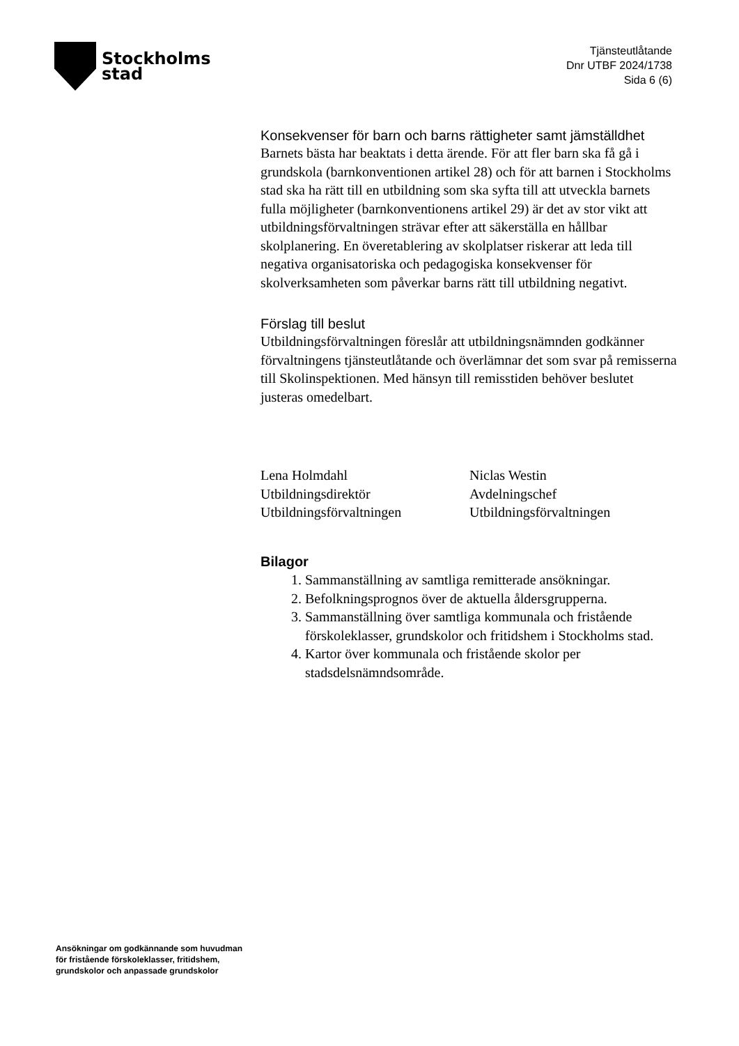Stockholms
stad
Tjänsteutlåtande
Dnr UTBF 2024/1738
Sida 6 (6)
Konsekvenser för barn och barns rättigheter samt jämställdhet
Barnets bästa har beaktats i detta ärende. För att fler barn ska få gå i grundskola (barnkonventionen artikel 28) och för att barnen i Stockholms stad ska ha rätt till en utbildning som ska syfta till att utveckla barnets fulla möjligheter (barnkonventionens artikel 29) är det av stor vikt att utbildningsförvaltningen strävar efter att säkerställa en hållbar skolplanering. En överetablering av skolplatser riskerar att leda till negativa organisatoriska och pedagogiska konsekvenser för skolverksamheten som påverkar barns rätt till utbildning negativt.
Förslag till beslut
Utbildningsförvaltningen föreslår att utbildningsnämnden godkänner förvaltningens tjänsteutlåtande och överlämnar det som svar på remisserna till Skolinspektionen. Med hänsyn till remisstiden behöver beslutet justeras omedelbart.
Lena Holmdahl
Utbildningsdirektör
Utbildningsförvaltningen
Niclas Westin
Avdelningschef
Utbildningsförvaltningen
Bilagor
1. Sammanställning av samtliga remitterade ansökningar.
2. Befolkningsprognos över de aktuella åldersgrupperna.
3. Sammanställning över samtliga kommunala och fristående förskoleklasser, grundskolor och fritidshem i Stockholms stad.
4. Kartor över kommunala och fristående skolor per stadsdelsnämndsområde.
Ansökningar om godkännande som huvudman för fristående förskoleklasser, fritidshem, grundskolor och anpassade grundskolor